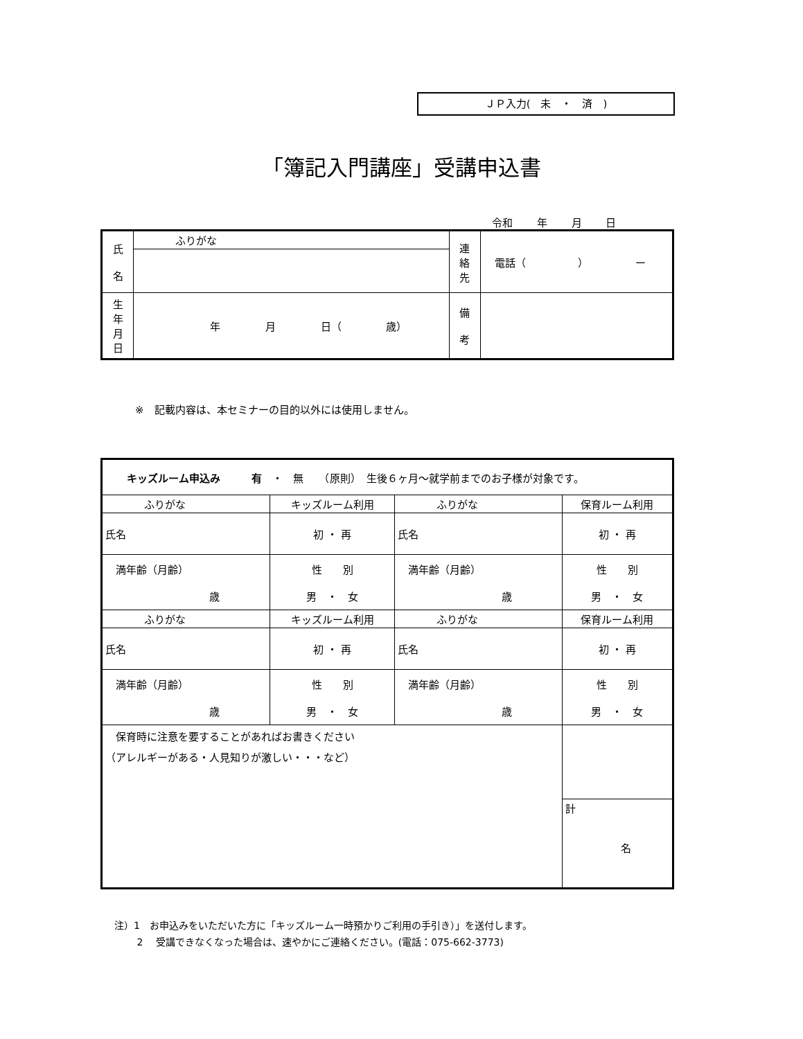ＪＰ入力(　未　・　済　)
「簿記入門講座」受講申込書
令和 年 月 日
| 氏 名 | ふりがな | 連 絡 先 | 電話（ ） ー |
| 生 年 月 日 | 年 月 日（ 歳） | 備 考 | |
※　記載内容は、本セミナーの目的以外には使用しません。
| キッズルーム申込み 有 ・ 無 （原則） 生後６ヶ月～就学前までのお子様が対象です。 | | | |
| ふりがな | キッズルーム利用 | ふりがな | 保育ルーム利用 |
| 氏名 | 初 ・ 再 | 氏名 | 初 ・ 再 |
| 満年齢（月齢） 歳 | 性 別 男 ・ 女 | 満年齢（月齢） 歳 | 性 別 男 ・ 女 |
| ふりがな | キッズルーム利用 | ふりがな | 保育ルーム利用 |
| 氏名 | 初 ・ 再 | 氏名 | 初 ・ 再 |
| 満年齢（月齢） 歳 | 性 別 男 ・ 女 | 満年齢（月齢） 歳 | 性 別 男 ・ 女 |
| 保育時に注意を要することがあればお書きください （アレルギーがある・人見知りが激しい・・・など） | | | |
| | | | 計 名 |
注）1　お申込みをいただいた方に「キッズルーム一時預かりご利用の手引き）」を送付します。
　　 2　 受講できなくなった場合は、速やかにご連絡ください。(電話：075-662-3773)